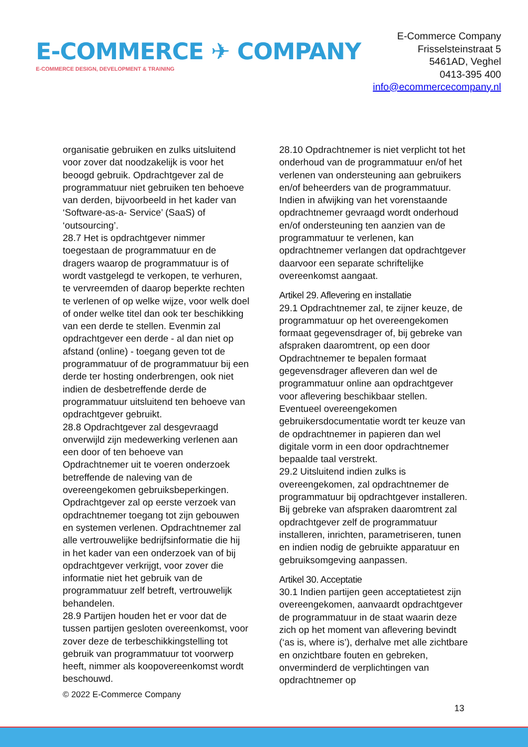E-COMMERCE ✈ COMPANY
E-COMMERCE DESIGN, DEVELOPMENT & TRAINING
E-Commerce Company
Frisselsteinstraat 5
5461AD, Veghel
0413-395 400
info@ecommercecompany.nl
organisatie gebruiken en zulks uitsluitend voor zover dat noodzakelijk is voor het beoogd gebruik. Opdrachtgever zal de programmatuur niet gebruiken ten behoeve van derden, bijvoorbeeld in het kader van ‘Software-as-a- Service’ (SaaS) of ‘outsourcing’.
28.7 Het is opdrachtgever nimmer toegestaan de programmatuur en de dragers waarop de programmatuur is of wordt vastgelegd te verkopen, te verhuren, te vervreemden of daarop beperkte rechten te verlenen of op welke wijze, voor welk doel of onder welke titel dan ook ter beschikking van een derde te stellen. Evenmin zal opdrachtgever een derde - al dan niet op afstand (online) - toegang geven tot de programmatuur of de programmatuur bij een derde ter hosting onderbrengen, ook niet indien de desbetreffende derde de programmatuur uitsluitend ten behoeve van opdrachtgever gebruikt.
28.8 Opdrachtgever zal desgevraagd onverwijld zijn medewerking verlenen aan een door of ten behoeve van Opdrachtnemer uit te voeren onderzoek betreffende de naleving van de overeengekomen gebruiksbeperkingen. Opdrachtgever zal op eerste verzoek van opdrachtnemer toegang tot zijn gebouwen en systemen verlenen. Opdrachtnemer zal alle vertrouwelijke bedrijfsinformatie die hij in het kader van een onderzoek van of bij opdrachtgever verkrijgt, voor zover die informatie niet het gebruik van de programmatuur zelf betreft, vertrouwelijk behandelen.
28.9 Partijen houden het er voor dat de tussen partijen gesloten overeenkomst, voor zover deze de terbeschikkingstelling tot gebruik van programmatuur tot voorwerp heeft, nimmer als koopovereenkomst wordt beschouwd.
28.10 Opdrachtnemer is niet verplicht tot het onderhoud van de programmatuur en/of het verlenen van ondersteuning aan gebruikers en/of beheerders van de programmatuur. Indien in afwijking van het vorenstaande opdrachtnemer gevraagd wordt onderhoud en/of ondersteuning ten aanzien van de programmatuur te verlenen, kan opdrachtnemer verlangen dat opdrachtgever daarvoor een separate schriftelijke overeenkomst aangaat.
Artikel 29. Aflevering en installatie
29.1 Opdrachtnemer zal, te zijner keuze, de programmatuur op het overeengekomen formaat gegevensdrager of, bij gebreke van afspraken daaromtrent, op een door Opdrachtnemer te bepalen formaat gegevensdrager afleveren dan wel de programmatuur online aan opdrachtgever voor aflevering beschikbaar stellen. Eventueel overeengekomen gebruikersdocumentatie wordt ter keuze van de opdrachtnemer in papieren dan wel digitale vorm in een door opdrachtnemer bepaalde taal verstrekt.
29.2 Uitsluitend indien zulks is overeengekomen, zal opdrachtnemer de programmatuur bij opdrachtgever installeren. Bij gebreke van afspraken daaromtrent zal opdrachtgever zelf de programmatuur installeren, inrichten, parametriseren, tunen en indien nodig de gebruikte apparatuur en gebruiksomgeving aanpassen.
Artikel 30. Acceptatie
30.1 Indien partijen geen acceptatietest zijn overeengekomen, aanvaardt opdrachtgever de programmatuur in de staat waarin deze zich op het moment van aflevering bevindt (‘as is, where is’), derhalve met alle zichtbare en onzichtbare fouten en gebreken, onverminderd de verplichtingen van opdrachtnemer op
© 2022 E-Commerce Company
13